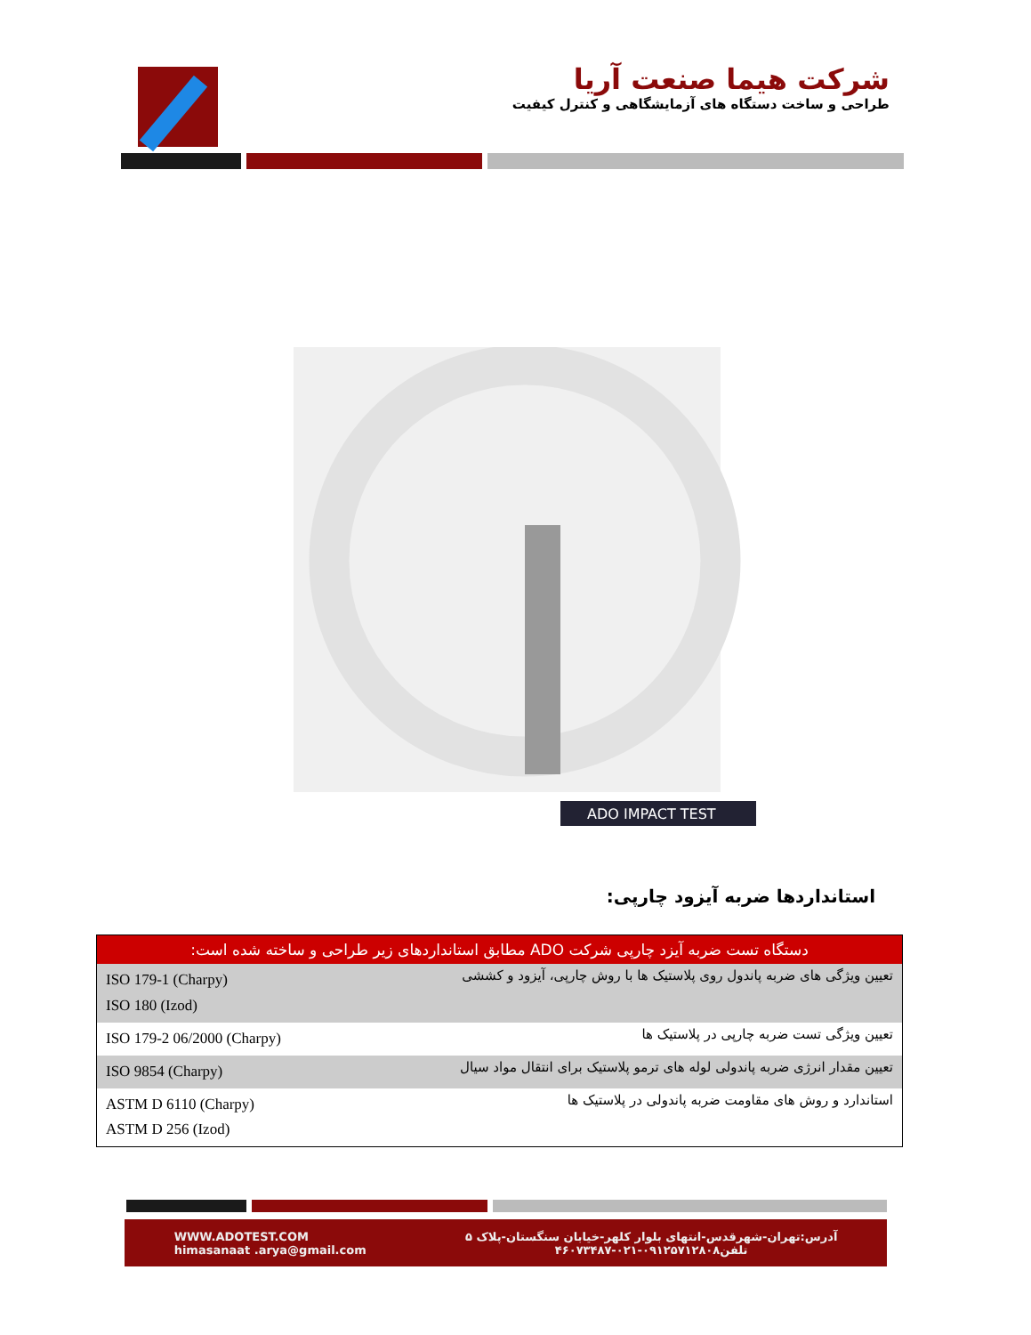شرکت هیما صنعت آریا
طراحی و ساخت دستگاه های آزمایشگاهی و کنترل کیفیت
ADO IMPACT TEST
استانداردها ضربه آیزود چارپی:
| دستگاه تست ضربه آیزد چارپی شرکت ADO مطابق استانداردهای زیر طراحی و ساخته شده است: | |
| --- | --- |
| ISO 179-1 (Charpy) ISO 180 (Izod) | تعیین ویژگی های ضربه پاندول روی پلاستیک ها با روش چارپی، آیزود و کششی |
| ISO 179-2 06/2000 (Charpy) | تعیین ویژگی تست ضربه چارپی در پلاستیک ها |
| ISO 9854 (Charpy) | تعیین مقدار انرژی ضربه پاندولی لوله های ترمو پلاستیک برای انتقال مواد سیال |
| ASTM D 6110 (Charpy) ASTM D 256 (Izod) | استاندارد و روش های مقاومت ضربه پاندولی در پلاستیک ها |
WWW.ADOTEST.COM
himasanaat .arya@gmail.com
آدرس:تهران-شهرقدس-انتهای بلوار کلهر-خیابان سنگستان-پلاک ۵
تلفن۰۹۱۲۵۷۱۲۸۰۸-۰۲۱-۴۶۰۷۳۴۸۷